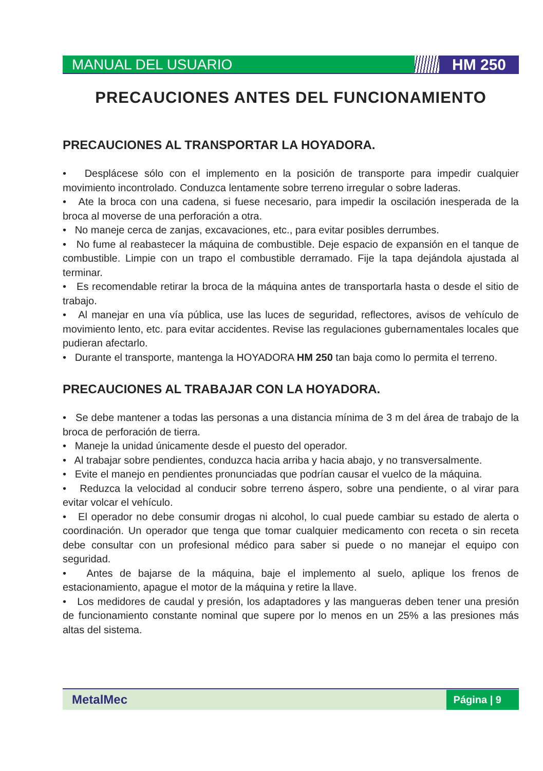MANUAL DEL USUARIO HM 250
PRECAUCIONES ANTES DEL FUNCIONAMIENTO
PRECAUCIONES AL TRANSPORTAR LA HOYADORA.
• Desplácese sólo con el implemento en la posición de transporte para impedir cualquier movimiento incontrolado. Conduzca lentamente sobre terreno irregular o sobre laderas.
• Ate la broca con una cadena, si fuese necesario, para impedir la oscilación inesperada de la broca al moverse de una perforación a otra.
• No maneje cerca de zanjas, excavaciones, etc., para evitar posibles derrumbes.
• No fume al reabastecer la máquina de combustible. Deje espacio de expansión en el tanque de combustible. Limpie con un trapo el combustible derramado. Fije la tapa dejándola ajustada al terminar.
• Es recomendable retirar la broca de la máquina antes de transportarla hasta o desde el sitio de trabajo.
• Al manejar en una vía pública, use las luces de seguridad, reflectores, avisos de vehículo de movimiento lento, etc. para evitar accidentes. Revise las regulaciones gubernamentales locales que pudieran afectarlo.
• Durante el transporte, mantenga la HOYADORA HM 250 tan baja como lo permita el terreno.
PRECAUCIONES AL TRABAJAR CON LA HOYADORA.
• Se debe mantener a todas las personas a una distancia mínima de 3 m del área de trabajo de la broca de perforación de tierra.
• Maneje la unidad únicamente desde el puesto del operador.
• Al trabajar sobre pendientes, conduzca hacia arriba y hacia abajo, y no transversalmente.
• Evite el manejo en pendientes pronunciadas que podrían causar el vuelco de la máquina.
• Reduzca la velocidad al conducir sobre terreno áspero, sobre una pendiente, o al virar para evitar volcar el vehículo.
• El operador no debe consumir drogas ni alcohol, lo cual puede cambiar su estado de alerta o coordinación. Un operador que tenga que tomar cualquier medicamento con receta o sin receta debe consultar con un profesional médico para saber si puede o no manejar el equipo con seguridad.
• Antes de bajarse de la máquina, baje el implemento al suelo, aplique los frenos de estacionamiento, apague el motor de la máquina y retire la llave.
• Los medidores de caudal y presión, los adaptadores y las mangueras deben tener una presión de funcionamiento constante nominal que supere por lo menos en un 25% a las presiones más altas del sistema.
MetalMec
Página | 9